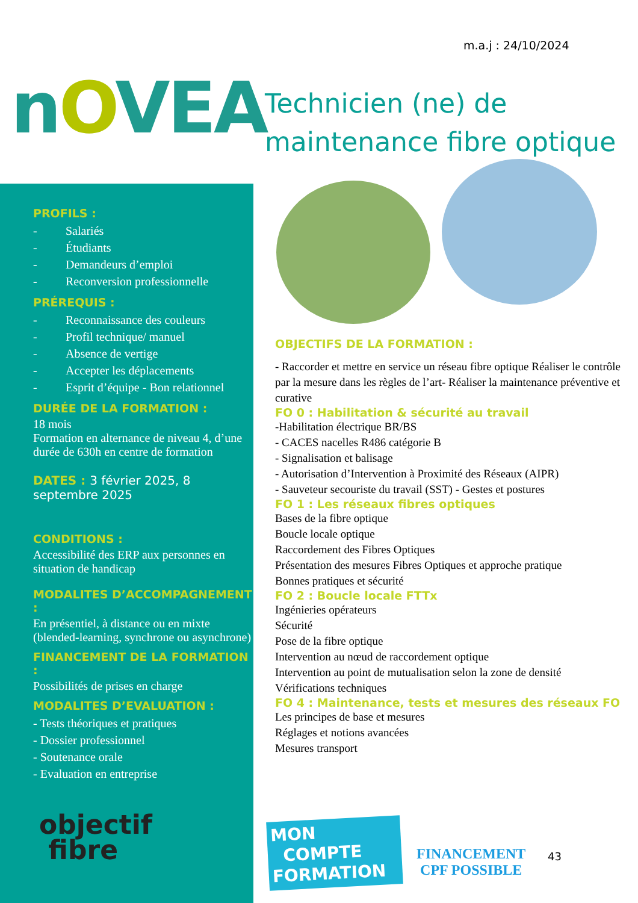m.a.j : 24/10/2024
nOVEA
Technicien (ne) de
maintenance fibre optique
PROFILS :
- Salariés
- Étudiants
- Demandeurs d’emploi
- Reconversion professionnelle
PRÉREQUIS :
- Reconnaissance des couleurs
- Profil technique/ manuel
- Absence de vertige
- Accepter les déplacements
- Esprit d’équipe - Bon relationnel
DURÉE DE LA FORMATION :
18 mois
Formation en alternance de niveau 4, d’une durée de 630h en centre de formation
DATES : 3 février 2025, 8 septembre 2025
CONDITIONS :
Accessibilité des ERP aux personnes en situation de handicap
MODALITES D’ACCOMPAGNEMENT :
En présentiel, à distance ou en mixte (blended-learning, synchrone ou asynchrone)
FINANCEMENT DE LA FORMATION :
Possibilités de prises en charge
MODALITES D’EVALUATION :
- Tests théoriques et pratiques
- Dossier professionnel
- Soutenance orale
- Evaluation en entreprise
objectif
fibre
OBJECTIFS DE LA FORMATION :
- Raccorder et mettre en service un réseau fibre optique Réaliser le contrôle par la mesure dans les règles de l’art- Réaliser la maintenance préventive et curative
FO 0 : Habilitation & sécurité au travail
-Habilitation électrique BR/BS
- CACES nacelles R486 catégorie B
- Signalisation et balisage
- Autorisation d’Intervention à Proximité des Réseaux (AIPR)
- Sauveteur secouriste du travail (SST) - Gestes et postures
FO 1 : Les réseaux fibres optiques
Bases de la fibre optique
Boucle locale optique
Raccordement des Fibres Optiques
Présentation des mesures Fibres Optiques et approche pratique
Bonnes pratiques et sécurité
FO 2 : Boucle locale FTTx
Ingénieries opérateurs
Sécurité
Pose de la fibre optique
Intervention au nœud de raccordement optique
Intervention au point de mutualisation selon la zone de densité
Vérifications techniques
FO 4 : Maintenance, tests et mesures des réseaux FO
Les principes de base et mesures
Réglages et notions avancées
Mesures transport
MON
COMPTE
FORMATION
FINANCEMENT
CPF POSSIBLE
43